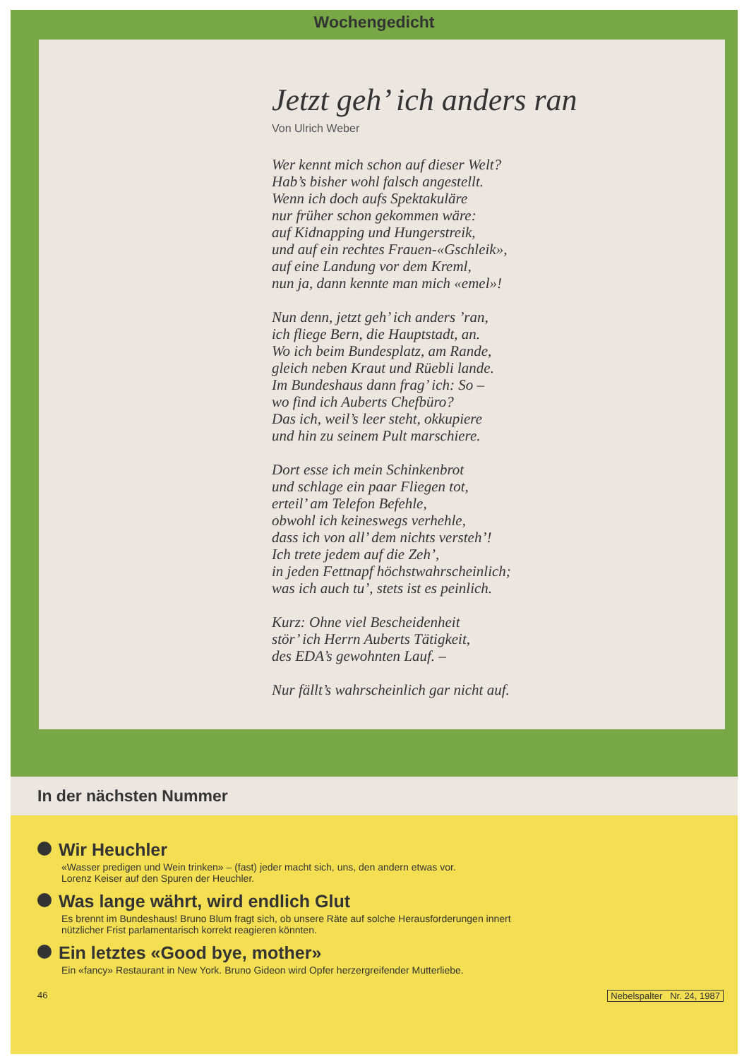Wochengedicht
Jetzt geh’ ich anders ran
Von Ulrich Weber
Wer kennt mich schon auf dieser Welt?
Hab’s bisher wohl falsch angestellt.
Wenn ich doch aufs Spektakuläre
nur früher schon gekommen wäre:
auf Kidnapping und Hungerstreik,
und auf ein rechtes Frauen-«Gschleik»,
auf eine Landung vor dem Kreml,
nun ja, dann kennte man mich «emel»!
Nun denn, jetzt geh’ ich anders ’ran,
ich fliege Bern, die Hauptstadt, an.
Wo ich beim Bundesplatz, am Rande,
gleich neben Kraut und Rüebli lande.
Im Bundeshaus dann frag’ ich: So –
wo find ich Auberts Chefbüro?
Das ich, weil’s leer steht, okkupiere
und hin zu seinem Pult marschiere.
Dort esse ich mein Schinkenbrot
und schlage ein paar Fliegen tot,
erteil’ am Telefon Befehle,
obwohl ich keineswegs verhehle,
dass ich von all’ dem nichts versteh’!
Ich trete jedem auf die Zeh’,
in jeden Fettnapf höchstwahrscheinlich;
was ich auch tu’, stets ist es peinlich.
Kurz: Ohne viel Bescheidenheit
stör’ ich Herrn Auberts Tätigkeit,
des EDA’s gewohnten Lauf. –
Nur fällt’s wahrscheinlich gar nicht auf.
In der nächsten Nummer
Wir Heuchler
«Wasser predigen und Wein trinken» – (fast) jeder macht sich, uns, den andern etwas vor.
Lorenz Keiser auf den Spuren der Heuchler.
Was lange währt, wird endlich Glut
Es brennt im Bundeshaus! Bruno Blum fragt sich, ob unsere Räte auf solche Herausforderungen innert
nützlicher Frist parlamentarisch korrekt reagieren könnten.
Ein letztes «Good bye, mother»
Ein «fancy» Restaurant in New York. Bruno Gideon wird Opfer herzergreifender Mutterliebe.
46 Nebelspalter Nr. 24, 1987